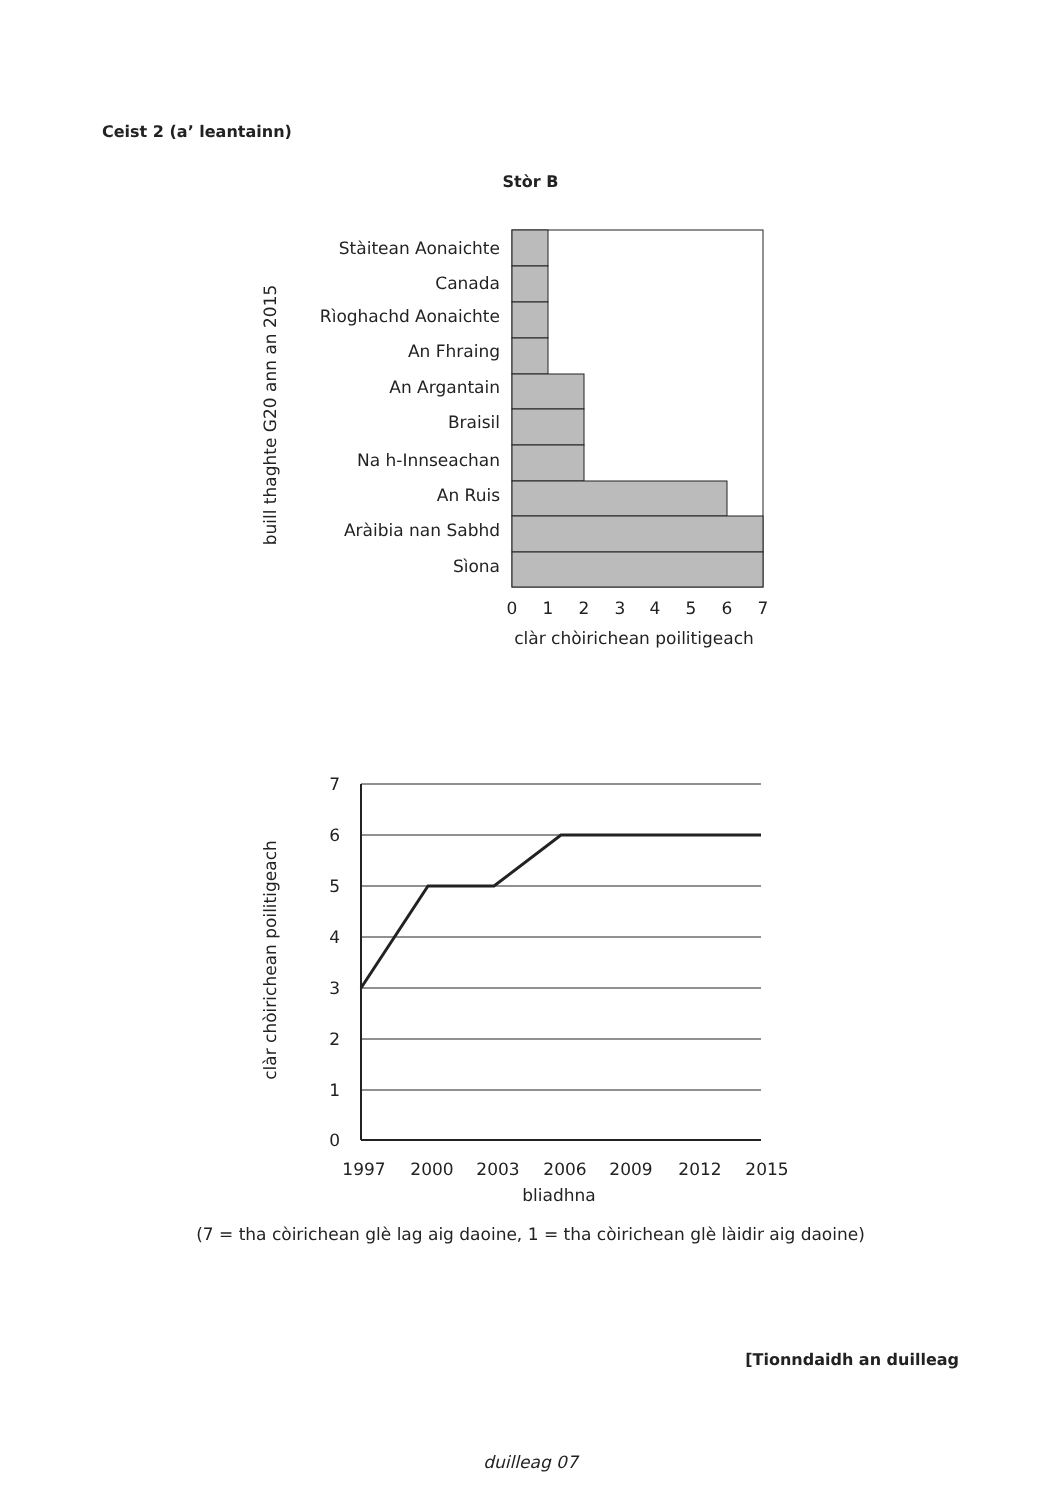Ceist 2 (a’ leantainn)
Stòr B
Stàitean Aonaichte
Canada
Rìoghachd Aonaichte
An Fhraing
An Argantain
Braisil
Na h-Innseachan
An Ruis
Aràibia nan Sabhd
Sìona
0
1
2
3
4
5
6
7
clàr chòirichean poilitigeach
buill thaghte G20 ann an 2015
7
6
5
4
3
2
1
0
1997
2000
2003
2006
2009
2012
2015
bliadhna
clàr chòirichean poilitigeach
(7 = tha còirichean glè lag aig daoine, 1 = tha còirichean glè làidir aig daoine)
[Tionndaidh an duilleag
duilleag 07